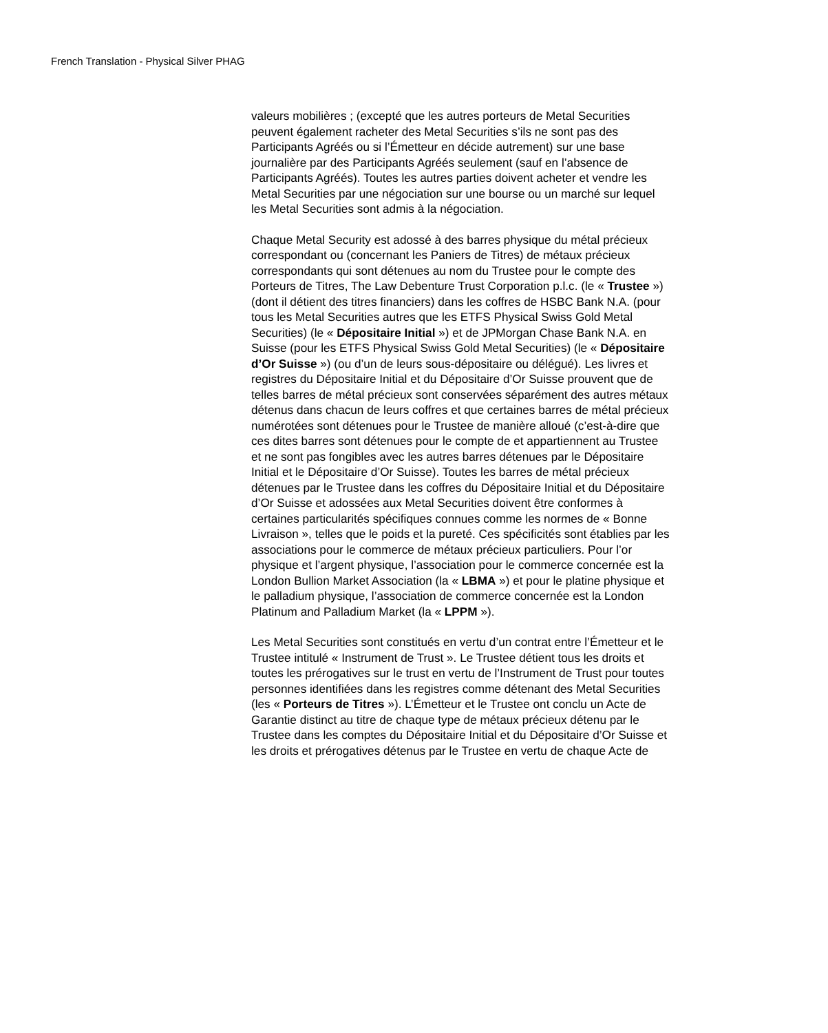French Translation - Physical Silver PHAG
valeurs mobilières ; (excepté que les autres porteurs de Metal Securities peuvent également racheter des Metal Securities s’ils ne sont pas des Participants Agréés ou si l’Émetteur en décide autrement) sur une base journalière par des Participants Agréés seulement (sauf en l’absence de Participants Agréés). Toutes les autres parties doivent acheter et vendre les Metal Securities par une négociation sur une bourse ou un marché sur lequel les Metal Securities sont admis à la négociation.
Chaque Metal Security est adossé à des barres physique du métal précieux correspondant ou (concernant les Paniers de Titres) de métaux précieux correspondants qui sont détenues au nom du Trustee pour le compte des Porteurs de Titres, The Law Debenture Trust Corporation p.l.c. (le « Trustee ») (dont il détient des titres financiers) dans les coffres de HSBC Bank N.A. (pour tous les Metal Securities autres que les ETFS Physical Swiss Gold Metal Securities) (le « Dépositaire Initial ») et de JPMorgan Chase Bank N.A. en Suisse (pour les ETFS Physical Swiss Gold Metal Securities) (le « Dépositaire d’Or Suisse ») (ou d’un de leurs sous-dépositaire ou délégué). Les livres et registres du Dépositaire Initial et du Dépositaire d’Or Suisse prouvent que de telles barres de métal précieux sont conservées séparément des autres métaux détenus dans chacun de leurs coffres et que certaines barres de métal précieux numérotées sont détenues pour le Trustee de manière alloué (c’est-à-dire que ces dites barres sont détenues pour le compte de et appartiennent au Trustee et ne sont pas fongibles avec les autres barres détenues par le Dépositaire Initial et le Dépositaire d’Or Suisse). Toutes les barres de métal précieux détenues par le Trustee dans les coffres du Dépositaire Initial et du Dépositaire d’Or Suisse et adossées aux Metal Securities doivent être conformes à certaines particularités spécifiques connues comme les normes de « Bonne Livraison », telles que le poids et la pureté. Ces spécificités sont établies par les associations pour le commerce de métaux précieux particuliers. Pour l’or physique et l’argent physique, l’association pour le commerce concernée est la London Bullion Market Association (la « LBMA ») et pour le platine physique et le palladium physique, l’association de commerce concernée est la London Platinum and Palladium Market (la « LPPM »).
Les Metal Securities sont constitués en vertu d’un contrat entre l’Émetteur et le Trustee intitulé « Instrument de Trust ». Le Trustee détient tous les droits et toutes les prérogatives sur le trust en vertu de l’Instrument de Trust pour toutes personnes identifiées dans les registres comme détenant des Metal Securities (les « Porteurs de Titres »). L’Émetteur et le Trustee ont conclu un Acte de Garantie distinct au titre de chaque type de métaux précieux détenu par le Trustee dans les comptes du Dépositaire Initial et du Dépositaire d’Or Suisse et les droits et prérogatives détenus par le Trustee en vertu de chaque Acte de